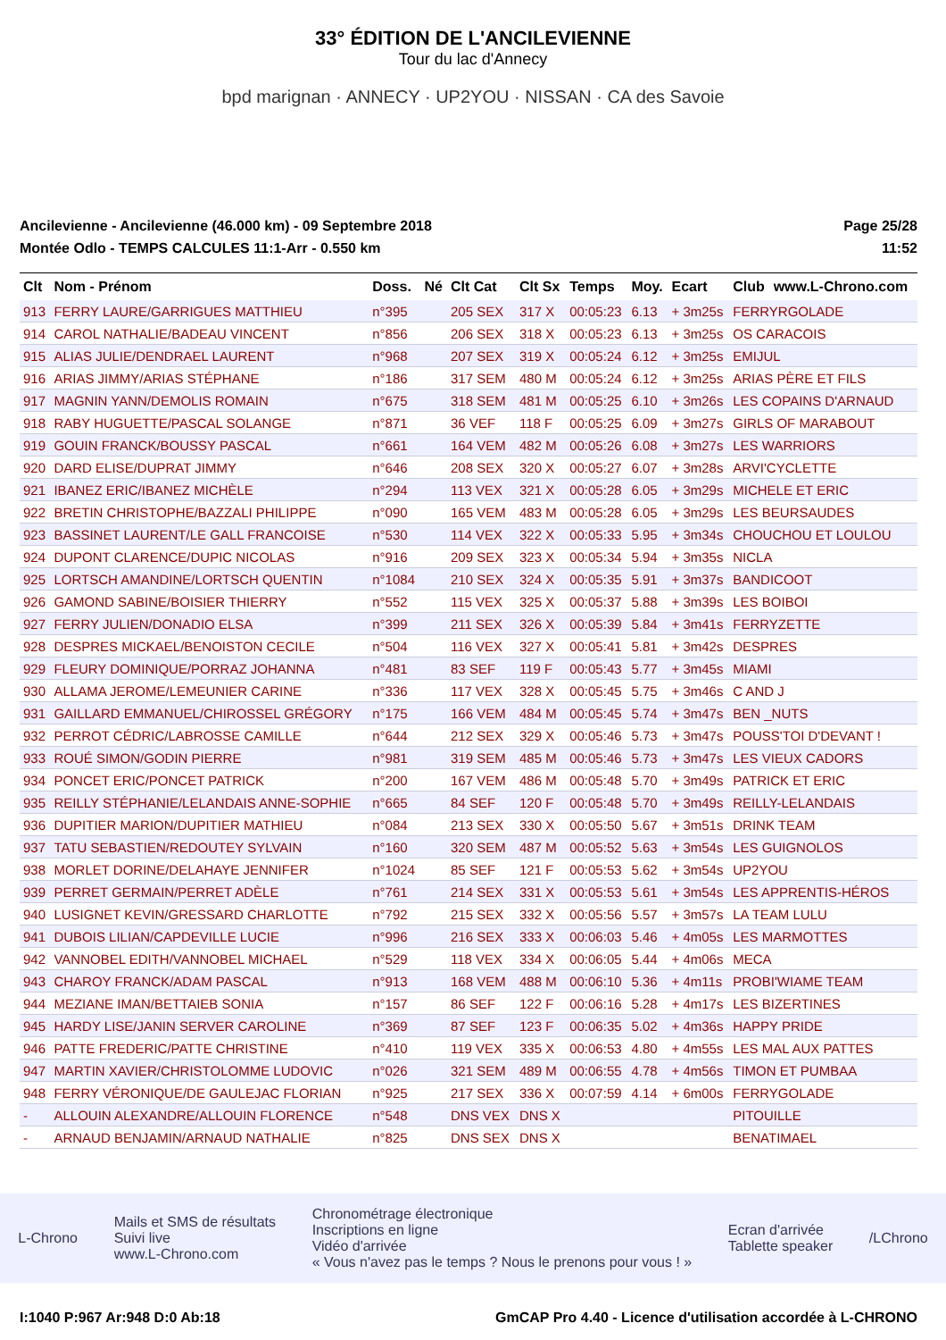33° ÉDITION DE L'ANCILEVIENNE
Tour du lac d'Annecy
bpd marignan · ANNECY · UP2YOU · NISSAN · CA des Savoie
Ancilevienne - Ancilevienne (46.000 km) - 09 Septembre 2018
Montée Odlo - TEMPS CALCULES 11:1-Arr - 0.550 km
Page 25/28
11:52
| Clt | Nom - Prénom | Doss. | Né | Clt Cat | Clt Sx | Temps | Moy. | Ecart | Club | www.L-Chrono.com |
| --- | --- | --- | --- | --- | --- | --- | --- | --- | --- | --- |
| 913 | FERRY LAURE/GARRIGUES MATTHIEU | n°395 | | 205 SEX | 317 X | 00:05:23 | 6.13 | + 3m25s | FERRYRGOLADE | |
| 914 | CAROL NATHALIE/BADEAU VINCENT | n°856 | | 206 SEX | 318 X | 00:05:23 | 6.13 | + 3m25s | OS CARACOIS | |
| 915 | ALIAS JULIE/DENDRAEL LAURENT | n°968 | | 207 SEX | 319 X | 00:05:24 | 6.12 | + 3m25s | EMIJUL | |
| 916 | ARIAS JIMMY/ARIAS STÉPHANE | n°186 | | 317 SEM | 480 M | 00:05:24 | 6.12 | + 3m25s | ARIAS PÈRE ET FILS | |
| 917 | MAGNIN YANN/DEMOLIS ROMAIN | n°675 | | 318 SEM | 481 M | 00:05:25 | 6.10 | + 3m26s | LES COPAINS D'ARNAUD | |
| 918 | RABY HUGUETTE/PASCAL SOLANGE | n°871 | | 36 VEF | 118 F | 00:05:25 | 6.09 | + 3m27s | GIRLS OF MARABOUT | |
| 919 | GOUIN FRANCK/BOUSSY PASCAL | n°661 | | 164 VEM | 482 M | 00:05:26 | 6.08 | + 3m27s | LES WARRIORS | |
| 920 | DARD ELISE/DUPRAT JIMMY | n°646 | | 208 SEX | 320 X | 00:05:27 | 6.07 | + 3m28s | ARVI'CYCLETTE | |
| 921 | IBANEZ ERIC/IBANEZ MICHÈLE | n°294 | | 113 VEX | 321 X | 00:05:28 | 6.05 | + 3m29s | MICHELE ET ERIC | |
| 922 | BRETIN CHRISTOPHE/BAZZALI PHILIPPE | n°090 | | 165 VEM | 483 M | 00:05:28 | 6.05 | + 3m29s | LES BEURSAUDES | |
| 923 | BASSINET LAURENT/LE GALL FRANCOISE | n°530 | | 114 VEX | 322 X | 00:05:33 | 5.95 | + 3m34s | CHOUCHOU ET LOULOU | |
| 924 | DUPONT CLARENCE/DUPIC NICOLAS | n°916 | | 209 SEX | 323 X | 00:05:34 | 5.94 | + 3m35s | NICLA | |
| 925 | LORTSCH AMANDINE/LORTSCH QUENTIN | n°1084 | | 210 SEX | 324 X | 00:05:35 | 5.91 | + 3m37s | BANDICOOT | |
| 926 | GAMOND SABINE/BOISIER THIERRY | n°552 | | 115 VEX | 325 X | 00:05:37 | 5.88 | + 3m39s | LES BOIBOI | |
| 927 | FERRY JULIEN/DONADIO ELSA | n°399 | | 211 SEX | 326 X | 00:05:39 | 5.84 | + 3m41s | FERRYZETTE | |
| 928 | DESPRES MICKAEL/BENOISTON CECILE | n°504 | | 116 VEX | 327 X | 00:05:41 | 5.81 | + 3m42s | DESPRES | |
| 929 | FLEURY DOMINIQUE/PORRAZ JOHANNA | n°481 | | 83 SEF | 119 F | 00:05:43 | 5.77 | + 3m45s | MIAMI | |
| 930 | ALLAMA JEROME/LEMEUNIER CARINE | n°336 | | 117 VEX | 328 X | 00:05:45 | 5.75 | + 3m46s | C AND J | |
| 931 | GAILLARD EMMANUEL/CHIROSSEL GRÉGORY | n°175 | | 166 VEM | 484 M | 00:05:45 | 5.74 | + 3m47s | BEN _NUTS | |
| 932 | PERROT CÉDRIC/LABROSSE CAMILLE | n°644 | | 212 SEX | 329 X | 00:05:46 | 5.73 | + 3m47s | POUSS'TOI D'DEVANT ! | |
| 933 | ROUÉ SIMON/GODIN PIERRE | n°981 | | 319 SEM | 485 M | 00:05:46 | 5.73 | + 3m47s | LES VIEUX CADORS | |
| 934 | PONCET ERIC/PONCET PATRICK | n°200 | | 167 VEM | 486 M | 00:05:48 | 5.70 | + 3m49s | PATRICK ET ERIC | |
| 935 | REILLY STÉPHANIE/LELANDAIS ANNE-SOPHIE | n°665 | | 84 SEF | 120 F | 00:05:48 | 5.70 | + 3m49s | REILLY-LELANDAIS | |
| 936 | DUPITIER MARION/DUPITIER MATHIEU | n°084 | | 213 SEX | 330 X | 00:05:50 | 5.67 | + 3m51s | DRINK TEAM | |
| 937 | TATU SEBASTIEN/REDOUTEY SYLVAIN | n°160 | | 320 SEM | 487 M | 00:05:52 | 5.63 | + 3m54s | LES GUIGNOLOS | |
| 938 | MORLET DORINE/DELAHAYE JENNIFER | n°1024 | | 85 SEF | 121 F | 00:05:53 | 5.62 | + 3m54s | UP2YOU | |
| 939 | PERRET GERMAIN/PERRET ADÈLE | n°761 | | 214 SEX | 331 X | 00:05:53 | 5.61 | + 3m54s | LES APPRENTIS-HÉROS | |
| 940 | LUSIGNET KEVIN/GRESSARD CHARLOTTE | n°792 | | 215 SEX | 332 X | 00:05:56 | 5.57 | + 3m57s | LA TEAM LULU | |
| 941 | DUBOIS LILIAN/CAPDEVILLE LUCIE | n°996 | | 216 SEX | 333 X | 00:06:03 | 5.46 | + 4m05s | LES MARMOTTES | |
| 942 | VANNOBEL EDITH/VANNOBEL MICHAEL | n°529 | | 118 VEX | 334 X | 00:06:05 | 5.44 | + 4m06s | MECA | |
| 943 | CHAROY FRANCK/ADAM PASCAL | n°913 | | 168 VEM | 488 M | 00:06:10 | 5.36 | + 4m11s | PROBI'WIAME TEAM | |
| 944 | MEZIANE IMAN/BETTAIEB SONIA | n°157 | | 86 SEF | 122 F | 00:06:16 | 5.28 | + 4m17s | LES BIZERTINES | |
| 945 | HARDY LISE/JANIN SERVER CAROLINE | n°369 | | 87 SEF | 123 F | 00:06:35 | 5.02 | + 4m36s | HAPPY PRIDE | |
| 946 | PATTE FREDERIC/PATTE CHRISTINE | n°410 | | 119 VEX | 335 X | 00:06:53 | 4.80 | + 4m55s | LES MAL AUX PATTES | |
| 947 | MARTIN XAVIER/CHRISTOLOMME LUDOVIC | n°026 | | 321 SEM | 489 M | 00:06:55 | 4.78 | + 4m56s | TIMON ET PUMBAA | |
| 948 | FERRY VÉRONIQUE/DE GAULEJAC FLORIAN | n°925 | | 217 SEX | 336 X | 00:07:59 | 4.14 | + 6m00s | FERRYGOLADE | |
| - | ALLOUIN ALEXANDRE/ALLOUIN FLORENCE | n°548 | | DNS VEX | DNS X | | | | PITOUILLE | |
| - | ARNAUD BENJAMIN/ARNAUD NATHALIE | n°825 | | DNS SEX | DNS X | | | | BENATIMAEL | |
L-Chrono
Mails et SMS de résultats
Suivi live
www.L-Chrono.com
Chronométrage électronique
Inscriptions en ligne
Vidéo d'arrivée
« Vous n'avez pas le temps ? Nous le prenons pour vous ! »
Ecran d'arrivée
Tablette speaker
/LChrono
I:1040 P:967 Ar:948 D:0 Ab:18 GmCAP Pro 4.40 - Licence d'utilisation accordée à L-CHRONO